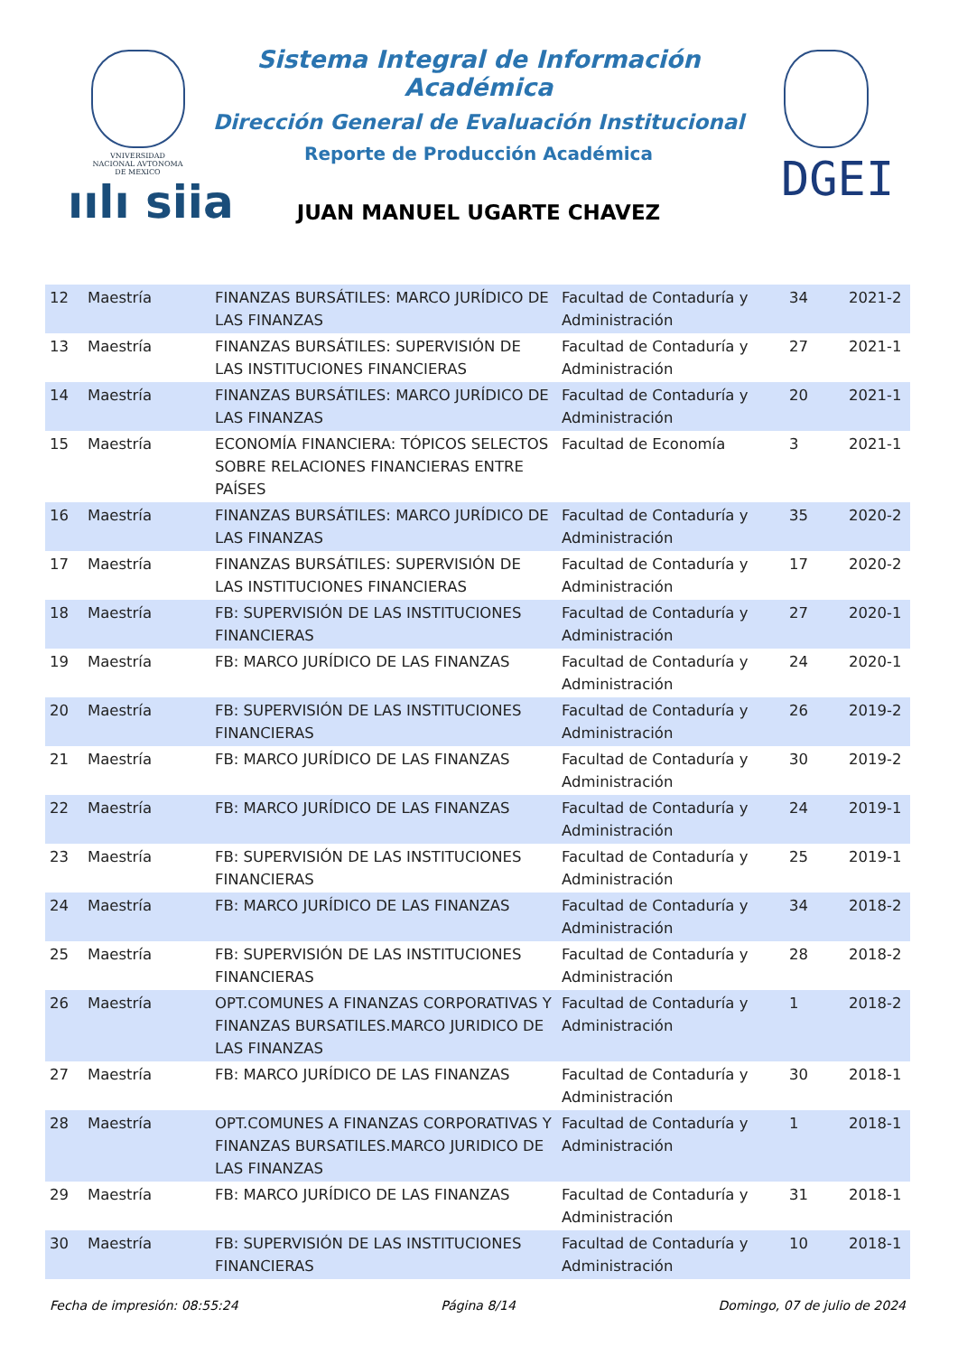VNIVERSIDAD NACIONAL AVTONOMA DE MEXICO
ıılı siia
Sistema Integral de Información Académica
Dirección General de Evaluación Institucional
Reporte de Producción Académica
DGEI
JUAN MANUEL UGARTE CHAVEZ
| 12 | Maestría | FINANZAS BURSÁTILES: MARCO JURÍDICO DE LAS FINANZAS | Facultad de Contaduría y Administración | 34 | 2021-2 |
| 13 | Maestría | FINANZAS BURSÁTILES: SUPERVISIÓN DE LAS INSTITUCIONES FINANCIERAS | Facultad de Contaduría y Administración | 27 | 2021-1 |
| 14 | Maestría | FINANZAS BURSÁTILES: MARCO JURÍDICO DE LAS FINANZAS | Facultad de Contaduría y Administración | 20 | 2021-1 |
| 15 | Maestría | ECONOMÍA FINANCIERA: TÓPICOS SELECTOS SOBRE RELACIONES FINANCIERAS ENTRE PAÍSES | Facultad de Economía | 3 | 2021-1 |
| 16 | Maestría | FINANZAS BURSÁTILES: MARCO JURÍDICO DE LAS FINANZAS | Facultad de Contaduría y Administración | 35 | 2020-2 |
| 17 | Maestría | FINANZAS BURSÁTILES: SUPERVISIÓN DE LAS INSTITUCIONES FINANCIERAS | Facultad de Contaduría y Administración | 17 | 2020-2 |
| 18 | Maestría | FB: SUPERVISIÓN DE LAS INSTITUCIONES FINANCIERAS | Facultad de Contaduría y Administración | 27 | 2020-1 |
| 19 | Maestría | FB: MARCO JURÍDICO DE LAS FINANZAS | Facultad de Contaduría y Administración | 24 | 2020-1 |
| 20 | Maestría | FB: SUPERVISIÓN DE LAS INSTITUCIONES FINANCIERAS | Facultad de Contaduría y Administración | 26 | 2019-2 |
| 21 | Maestría | FB: MARCO JURÍDICO DE LAS FINANZAS | Facultad de Contaduría y Administración | 30 | 2019-2 |
| 22 | Maestría | FB: MARCO JURÍDICO DE LAS FINANZAS | Facultad de Contaduría y Administración | 24 | 2019-1 |
| 23 | Maestría | FB: SUPERVISIÓN DE LAS INSTITUCIONES FINANCIERAS | Facultad de Contaduría y Administración | 25 | 2019-1 |
| 24 | Maestría | FB: MARCO JURÍDICO DE LAS FINANZAS | Facultad de Contaduría y Administración | 34 | 2018-2 |
| 25 | Maestría | FB: SUPERVISIÓN DE LAS INSTITUCIONES FINANCIERAS | Facultad de Contaduría y Administración | 28 | 2018-2 |
| 26 | Maestría | OPT.COMUNES A FINANZAS CORPORATIVAS Y FINANZAS BURSATILES.MARCO JURIDICO DE LAS FINANZAS | Facultad de Contaduría y Administración | 1 | 2018-2 |
| 27 | Maestría | FB: MARCO JURÍDICO DE LAS FINANZAS | Facultad de Contaduría y Administración | 30 | 2018-1 |
| 28 | Maestría | OPT.COMUNES A FINANZAS CORPORATIVAS Y FINANZAS BURSATILES.MARCO JURIDICO DE LAS FINANZAS | Facultad de Contaduría y Administración | 1 | 2018-1 |
| 29 | Maestría | FB: MARCO JURÍDICO DE LAS FINANZAS | Facultad de Contaduría y Administración | 31 | 2018-1 |
| 30 | Maestría | FB: SUPERVISIÓN DE LAS INSTITUCIONES FINANCIERAS | Facultad de Contaduría y Administración | 10 | 2018-1 |
Fecha de impresión: 08:55:24 Página 8/14 Domingo, 07 de julio de 2024